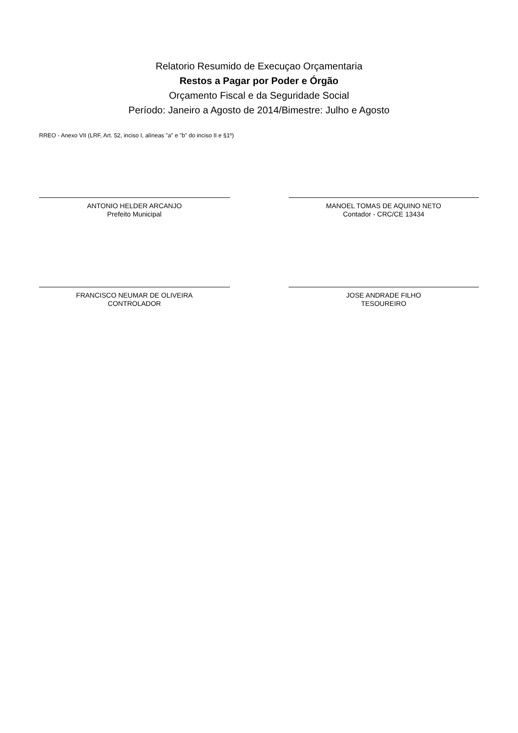Relatorio Resumido de Execuçao Orçamentaria
Restos a Pagar por Poder e Órgão
Orçamento Fiscal e da Seguridade Social
Período: Janeiro a Agosto de 2014/Bimestre: Julho e Agosto
RREO - Anexo VII (LRF, Art. 52, inciso I, alíneas "a" e "b" do inciso II e §1º)
ANTONIO HELDER ARCANJO
Prefeito Municipal
MANOEL TOMAS DE AQUINO NETO
Contador - CRC/CE 13434
FRANCISCO NEUMAR DE OLIVEIRA
CONTROLADOR
JOSE ANDRADE FILHO
TESOUREIRO